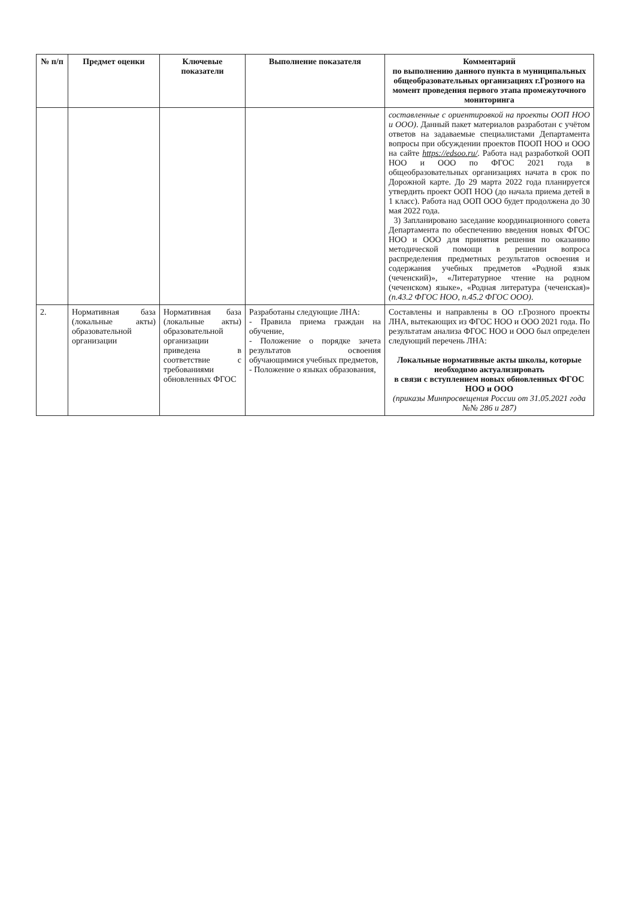| № п/п | Предмет оценки | Ключевые показатели | Выполнение показателя | Комментарий по выполнению данного пункта в муниципальных общеобразовательных организациях г.Грозного на момент проведения первого этапа промежуточного мониторинга |
| --- | --- | --- | --- | --- |
| | | | | составленные с ориентировкой на проекты ООП НОО и ООО) . Данный пакет материалов разработан с учётом ответов на задаваемые специалистами Департамента вопросы при обсуждении проектов ПООП НОО и ООО на сайте https://edsoo.ru/ . Работа над разработкой ООП НОО и ООО по ФГОС 2021 года в общеобразовательных организациях начата в срок по Дорожной карте. До 29 марта 2022 года планируется утвердить проект ООП НОО (до начала приема детей в 1 класс). Работа над ООП ООО будет продолжена до 30 мая 2022 года. 3) Запланировано заседание координационного совета Департамента по обеспечению введения новых ФГОС НОО и ООО для принятия решения по оказанию методической помощи в решении вопроса распределения предметных результатов освоения и содержания учебных предметов «Родной язык (чеченский)», «Литературное чтение на родном (чеченском) языке», «Родная литература (чеченская)» (п.43.2 ФГОС НОО, п.45.2 ФГОС ООО) . |
| 2. | Нормативная база (локальные акты) образовательной организации | Нормативная база (локальные акты) образовательной организации приведена в соответствие с требованиями обновленных ФГОС | Разработаны следующие ЛНА: - Правила приема граждан на обучение, - Положение о порядке зачета результатов освоения обучающимися учебных предметов, - Положение о языках образования, | Составлены и направлены в ОО г.Грозного проекты ЛНА, вытекающих из ФГОС НОО и ООО 2021 года. По результатам анализа ФГОС НОО и ООО был определен следующий перечень ЛНА: Локальные нормативные акты школы, которые необходимо актуализировать в связи с вступлением новых обновленных ФГОС НОО и ООО (приказы Минпросвещения России от 31.05.2021 года №№ 286 и 287) |